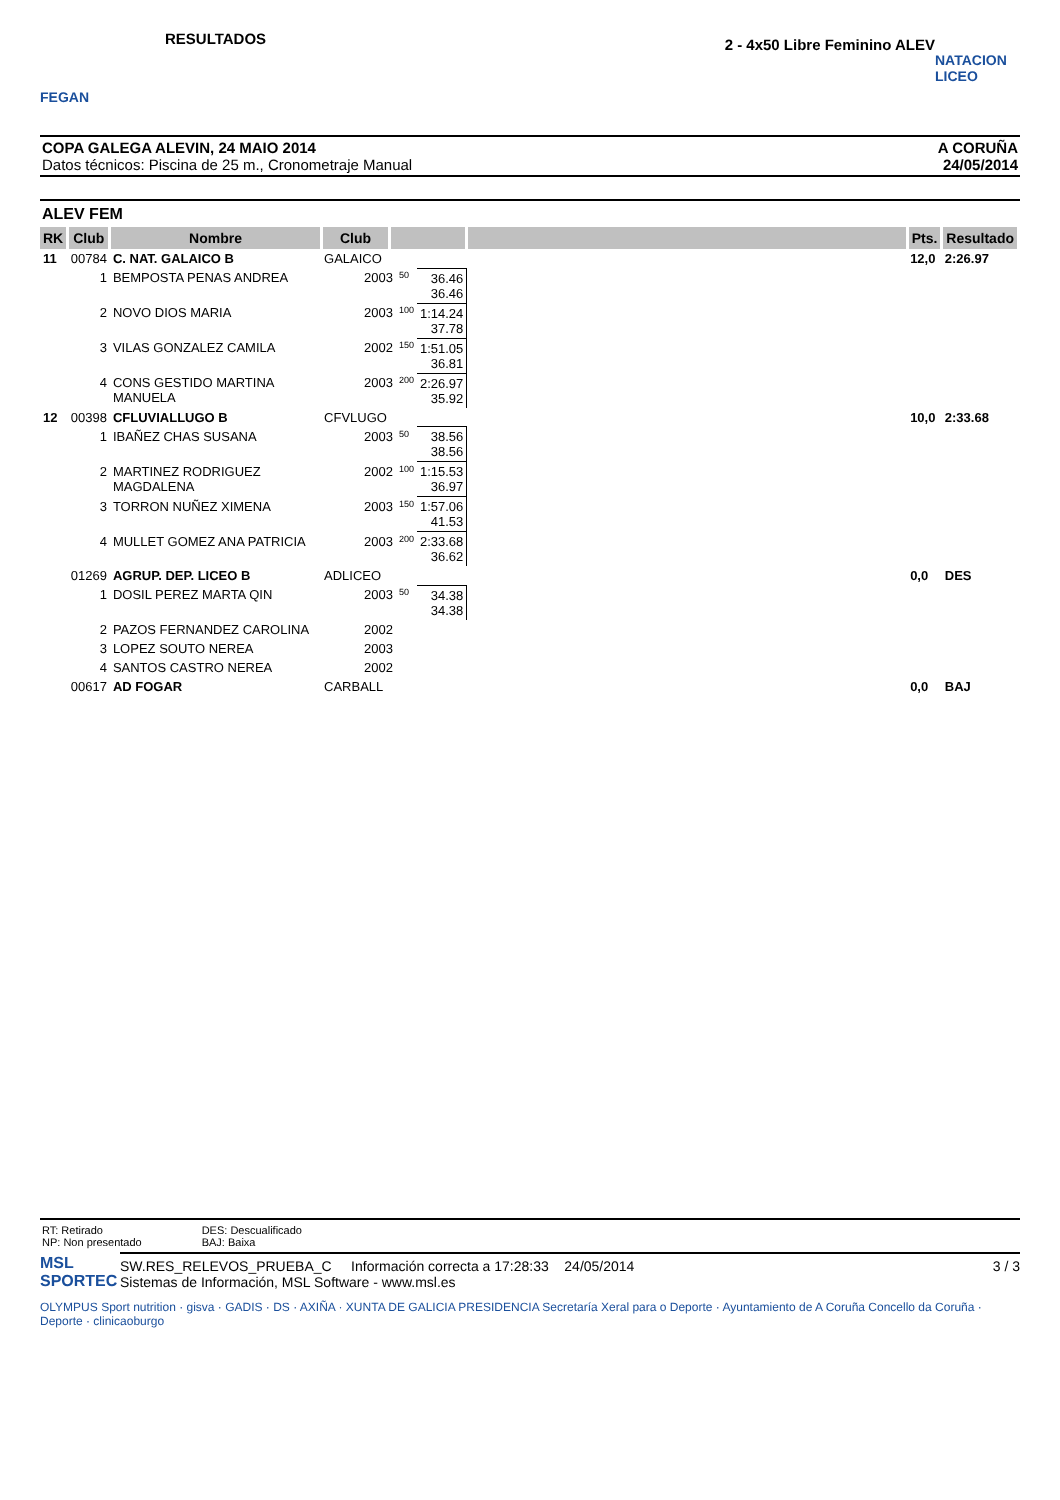FEGAN
RESULTADOS
2 - 4x50 Libre Feminino ALEV
NATACION LICEO
COPA GALEGA ALEVIN, 24 MAIO 2014
Datos técnicos: Piscina de 25 m., Cronometraje Manual
A CORUÑA
24/05/2014
ALEV FEM
| RK | Club | Nombre | Club | | | | | Pts. | Resultado |
| --- | --- | --- | --- | --- | --- | --- | --- | --- | --- |
| 11 | 00784 | C. NAT. GALAICO B | GALAICO | | | | | 12,0 | 2:26.97 |
| | 1 | BEMPOSTA PENAS ANDREA | 2003 | | 50 | 36.46 36.46 | | | |
| | 2 | NOVO DIOS MARIA | 2003 | | 100 | 1:14.24 37.78 | | | |
| | 3 | VILAS GONZALEZ CAMILA | 2002 | | 150 | 1:51.05 36.81 | | | |
| | 4 | CONS GESTIDO MARTINA MANUELA | 2003 | | 200 | 2:26.97 35.92 | | | |
| 12 | 00398 | CFLUVIALLUGO B | CFVLUGO | | | | | 10,0 | 2:33.68 |
| | 1 | IBAÑEZ CHAS SUSANA | 2003 | | 50 | 38.56 38.56 | | | |
| | 2 | MARTINEZ RODRIGUEZ MAGDALENA | 2002 | | 100 | 1:15.53 36.97 | | | |
| | 3 | TORRON NUÑEZ XIMENA | 2003 | | 150 | 1:57.06 41.53 | | | |
| | 4 | MULLET GOMEZ ANA PATRICIA | 2003 | | 200 | 2:33.68 36.62 | | | |
| | 01269 | AGRUP. DEP. LICEO B | ADLICEO | | | | | 0,0 | DES |
| | 1 | DOSIL PEREZ MARTA QIN | 2003 | | 50 | 34.38 34.38 | | | |
| | 2 | PAZOS FERNANDEZ CAROLINA | 2002 | | | | | | |
| | 3 | LOPEZ SOUTO NEREA | 2003 | | | | | | |
| | 4 | SANTOS CASTRO NEREA | 2002 | | | | | | |
| | 00617 | AD FOGAR | CARBALL | | | | | 0,0 | BAJ |
RT: Retirado
NP: Non presentado
DES: Descualificado
BAJ: Baixa
SW.RES_RELEVOS_PRUEBA_C Información correcta a 17:28:33 24/05/2014
Sistemas de Información, MSL Software - www.msl.es
3 / 3
MSL
SPORTEC
OLYMPUS Sport nutrition · gisva · GADIS · DS · AXIÑA · XUNTA DE GALICIA PRESIDENCIA Secretaría Xeral para o Deporte · Ayuntamiento de A Coruña Concello da Coruña · Deporte · clinicaoburgo